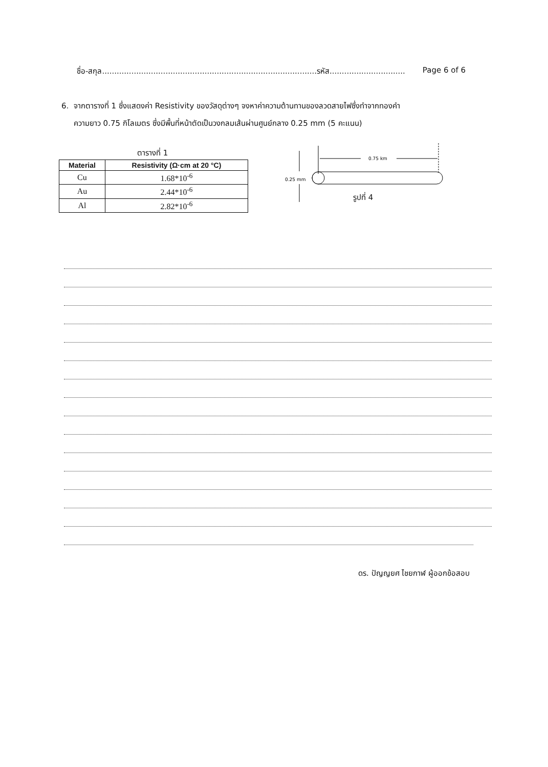ชื่อ-สกุล........................................................................................รหัส............................... Page 6 of 6
6. จากตารางที่ 1 ซึ่งแสดงค่า Resistivity ของวัสดุต่างๆ จงหาค่าความต้านทานของลวดสายไฟซึ่งทำจากทองคำ
ความยาว 0.75 กิโลเมตร ซึ่งมีพื้นที่หน้าตัดเป็นวงกลมเส้นผ่านศูนย์กลาง 0.25 mm (5 คะแนน)
ตารางที่ 1
| Material | Resistivity (Ω·cm at 20 °C) |
| --- | --- |
| Cu | 1.68*10<sup>-6</sup> |
| Au | 2.44*10<sup>-6</sup> |
| Al | 2.82*10<sup>-6</sup> |
0.75 km
0.25 mm
รูปที่ 4
ดร. ปัญญยศ ไชยกาฬ ผู้ออกข้อสอบ